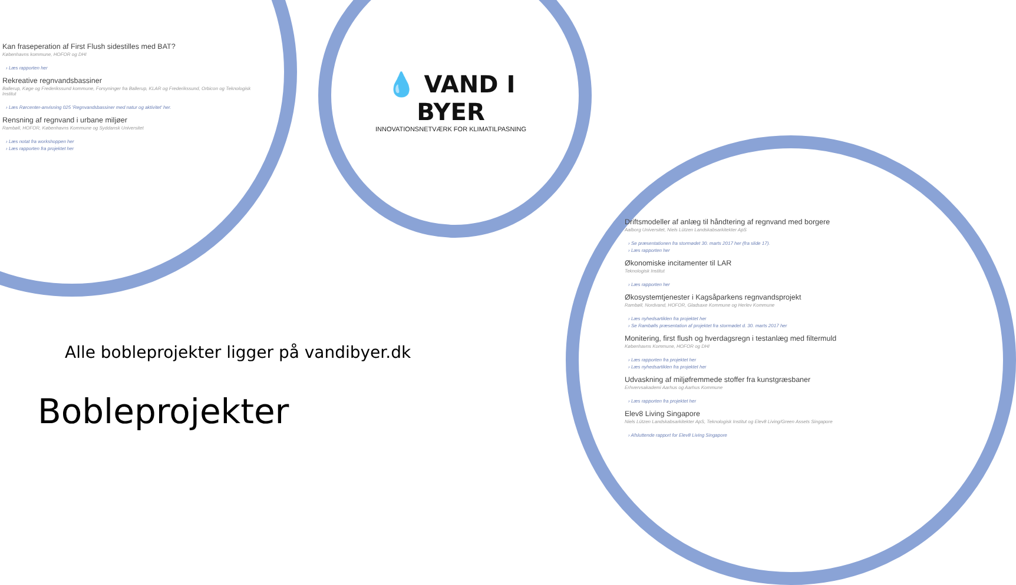Kan fraseperation af First Flush sidestilles med BAT?
Københavns kommune, HOFOR og DHI
› Læs rapporten her
Rekreative regnvandsbassiner
Ballerup, Køge og Frederikssund kommune, Forsyninger fra Ballerup, KLAR og Frederikssund, Orbicon og Teknologisk Institut
› Læs Rørcenter-anvisning 025 'Regnvandsbassiner med natur og aktivitet' her.
Rensning af regnvand i urbane miljøer
Rambøll, HOFOR, Københavns Kommune og Syddansk Universitet
› Læs notat fra workshoppen her
› Læs rapporten fra projektet her
💧 VAND I BYER
INNOVATIONSNETVÆRK FOR KLIMATILPASNING
Driftsmodeller af anlæg til håndtering af regnvand med borgere
Aalborg Universitet, Niels Lützen Landskabsarkitekter ApS
› Se præsentationen fra stormødet 30. marts 2017 her (fra slide 17).
› Læs rapporten her
Økonomiske incitamenter til LAR
Teknologisk Institut
› Læs rapporten her
Økosystemtjenester i Kagsåparkens regnvandsprojekt
Rambøll, Nordvand, HOFOR, Gladsaxe Kommune og Herlev Kommune
› Læs nyhedsartiklen fra projektet her
› Se Rambølls præsentation af projektet fra stormødet d. 30. marts 2017 her
Monitering, first flush og hverdagsregn i testanlæg med filtermuld
Københavns Kommune, HOFOR og DHI
› Læs rapporten fra projektet her
› Læs nyhedsartiklen fra projektet her
Udvaskning af miljøfremmede stoffer fra kunstgræsbaner
Erhvervsakademi Aarhus og Aarhus Kommune
› Læs rapporten fra projektet her
Elev8 Living Singapore
Niels Lützen Landskabsarkitekter ApS, Teknologisk Institut og Elev8 Living/Green Assets Singapore
› Afsluttende rapport for Elev8 Living Singapore
Alle bobleprojekter ligger på vandibyer.dk
Bobleprojekter